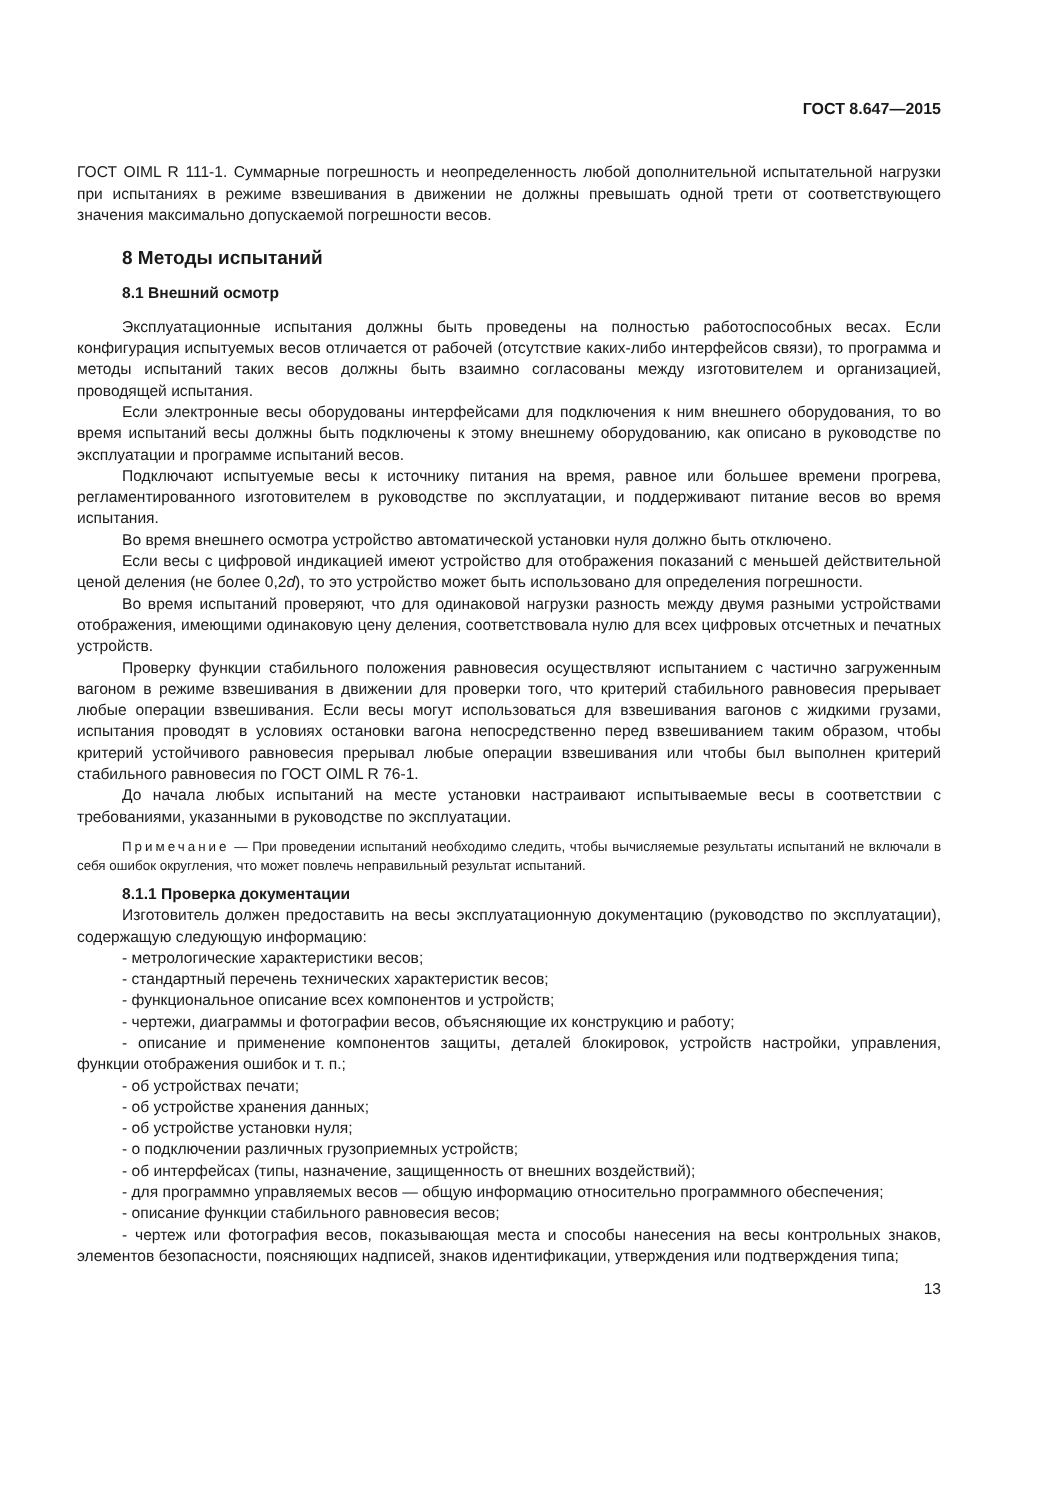ГОСТ 8.647—2015
ГОСТ OIML R 111-1. Суммарные погрешность и неопределенность любой дополнительной испытательной нагрузки при испытаниях в режиме взвешивания в движении не должны превышать одной трети от соответствующего значения максимально допускаемой погрешности весов.
8 Методы испытаний
8.1 Внешний осмотр
Эксплуатационные испытания должны быть проведены на полностью работоспособных весах. Если конфигурация испытуемых весов отличается от рабочей (отсутствие каких-либо интерфейсов связи), то программа и методы испытаний таких весов должны быть взаимно согласованы между изготовителем и организацией, проводящей испытания.
Если электронные весы оборудованы интерфейсами для подключения к ним внешнего оборудования, то во время испытаний весы должны быть подключены к этому внешнему оборудованию, как описано в руководстве по эксплуатации и программе испытаний весов.
Подключают испытуемые весы к источнику питания на время, равное или большее времени прогрева, регламентированного изготовителем в руководстве по эксплуатации, и поддерживают питание весов во время испытания.
Во время внешнего осмотра устройство автоматической установки нуля должно быть отключено.
Если весы с цифровой индикацией имеют устройство для отображения показаний с меньшей действительной ценой деления (не более 0,2d), то это устройство может быть использовано для определения погрешности.
Во время испытаний проверяют, что для одинаковой нагрузки разность между двумя разными устройствами отображения, имеющими одинаковую цену деления, соответствовала нулю для всех цифровых отсчетных и печатных устройств.
Проверку функции стабильного положения равновесия осуществляют испытанием с частично загруженным вагоном в режиме взвешивания в движении для проверки того, что критерий стабильного равновесия прерывает любые операции взвешивания. Если весы могут использоваться для взвешивания вагонов с жидкими грузами, испытания проводят в условиях остановки вагона непосредственно перед взвешиванием таким образом, чтобы критерий устойчивого равновесия прерывал любые операции взвешивания или чтобы был выполнен критерий стабильного равновесия по ГОСТ OIML R 76-1.
До начала любых испытаний на месте установки настраивают испытываемые весы в соответствии с требованиями, указанными в руководстве по эксплуатации.
Примечание — При проведении испытаний необходимо следить, чтобы вычисляемые результаты испытаний не включали в себя ошибок округления, что может повлечь неправильный результат испытаний.
8.1.1 Проверка документации
Изготовитель должен предоставить на весы эксплуатационную документацию (руководство по эксплуатации), содержащую следующую информацию:
- метрологические характеристики весов;
- стандартный перечень технических характеристик весов;
- функциональное описание всех компонентов и устройств;
- чертежи, диаграммы и фотографии весов, объясняющие их конструкцию и работу;
- описание и применение компонентов защиты, деталей блокировок, устройств настройки, управления, функции отображения ошибок и т. п.;
- об устройствах печати;
- об устройстве хранения данных;
- об устройстве установки нуля;
- о подключении различных грузоприемных устройств;
- об интерфейсах (типы, назначение, защищенность от внешних воздействий);
- для программно управляемых весов — общую информацию относительно программного обеспечения;
- описание функции стабильного равновесия весов;
- чертеж или фотография весов, показывающая места и способы нанесения на весы контрольных знаков, элементов безопасности, поясняющих надписей, знаков идентификации, утверждения или подтверждения типа;
13